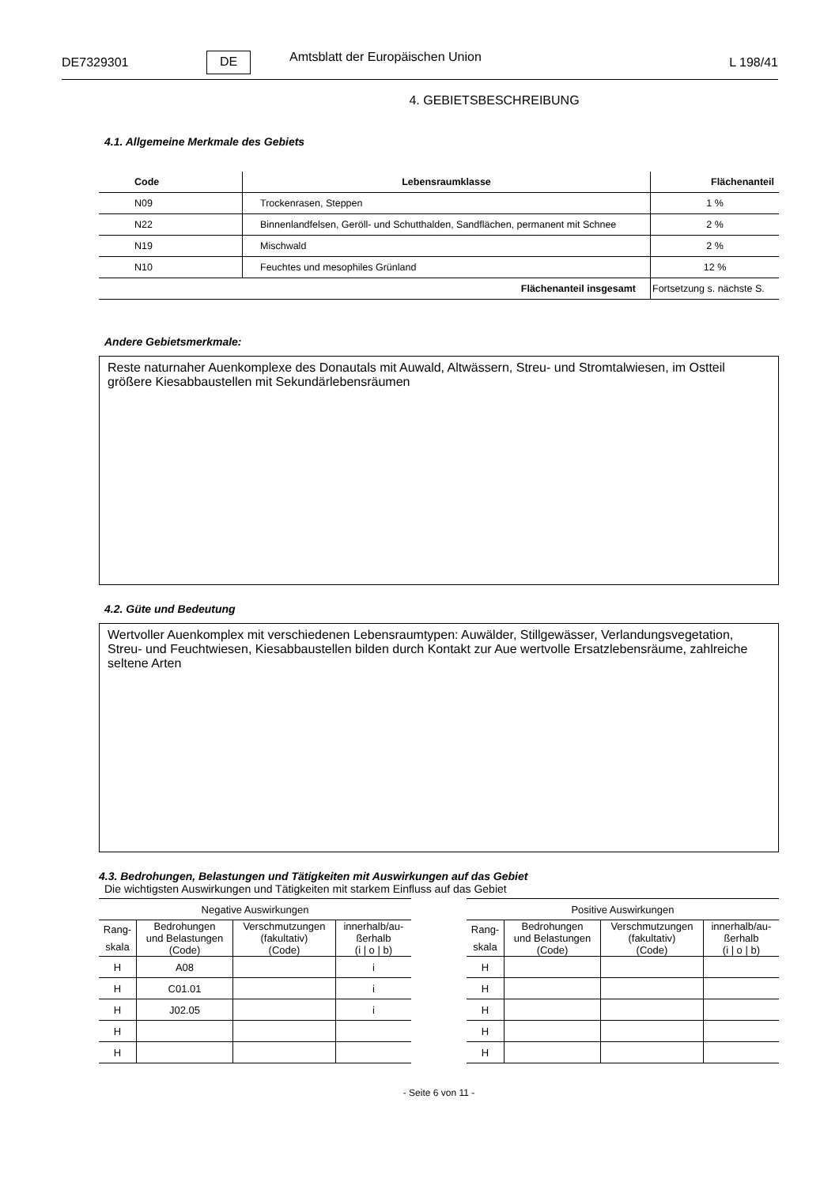DE7329301 DE Amtsblatt der Europäischen Union L 198/41
4. GEBIETSBESCHREIBUNG
4.1. Allgemeine Merkmale des Gebiets
| Code | Lebensraumklasse | Flächenanteil |
| --- | --- | --- |
| N09 | Trockenrasen, Steppen | 1 % |
| N22 | Binnenlandfelsen, Geröll- und Schutthalden, Sandflächen, permanent mit Schnee | 2 % |
| N19 | Mischwald | 2 % |
| N10 | Feuchtes und mesophiles Grünland | 12 % |
| Flächenanteil insgesamt | | Fortsetzung s. nächste S. |
Andere Gebietsmerkmale:
Reste naturnaher Auenkomplexe des Donautals mit Auwald, Altwässern, Streu- und Stromtalwiesen, im Ostteil größere Kiesabbaustellen mit Sekundärlebensräumen
4.2. Güte und Bedeutung
Wertvoller Auenkomplex mit verschiedenen Lebensraumtypen: Auwälder, Stillgewässer, Verlandungsvegetation, Streu- und Feuchtwiesen, Kiesabbaustellen bilden durch Kontakt zur Aue wertvolle Ersatzlebensräume, zahlreiche seltene Arten
4.3. Bedrohungen, Belastungen und Tätigkeiten mit Auswirkungen auf das Gebiet
Die wichtigsten Auswirkungen und Tätigkeiten mit starkem Einfluss auf das Gebiet
| Negative Auswirkungen | | | |
| --- | --- | --- | --- |
| Rang- skala | Bedrohungen und Belastungen (Code) | Verschmutzungen (fakultativ) (Code) | innerhalb/au- ßerhalb (i / o / b) |
| H | A08 | | i |
| H | C01.01 | | i |
| H | J02.05 | | i |
| H | | | |
| H | | | |
| Positive Auswirkungen | | | |
| --- | --- | --- | --- |
| Rang- skala | Bedrohungen und Belastungen (Code) | Verschmutzungen (fakultativ) (Code) | innerhalb/au- ßerhalb (i / o / b) |
| H | | | |
| H | | | |
| H | | | |
| H | | | |
| H | | | |
- Seite 6 von 11 -